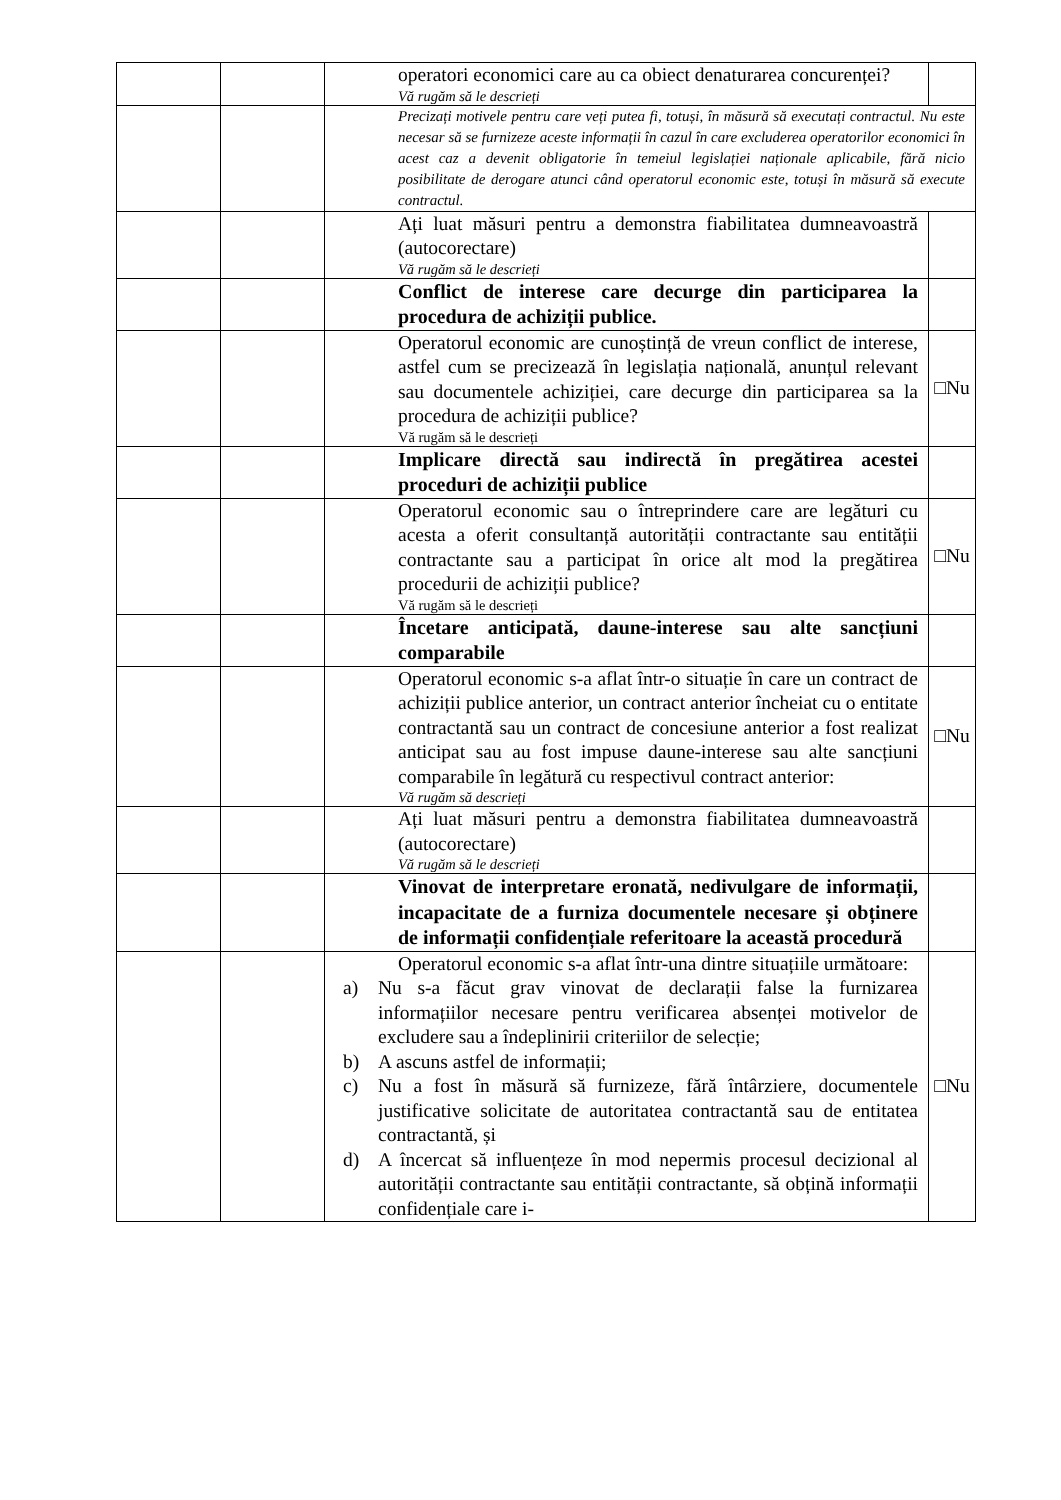| | | operatori economici care au ca obiect denaturarea concurenței? Vă rugăm să le descrieți | |
| | | Precizați motivele pentru care veți putea fi, totuși, în măsură să executați contractul. Nu este necesar să se furnizeze aceste informații în cazul în care excluderea operatorilor economici în acest caz a devenit obligatorie în temeiul legislației naționale aplicabile, fără nicio posibilitate de derogare atunci când operatorul economic este, totuși în măsură să execute contractul. | |
| | | Ați luat măsuri pentru a demonstra fiabilitatea dumneavoastră (autocorectare) Vă rugăm să le descrieți | |
| | | Conflict de interese care decurge din participarea la procedura de achiziții publice. | |
| | | Operatorul economic are cunoștință de vreun conflict de interese, astfel cum se precizează în legislația națională, anunțul relevant sau documentele achiziției, care decurge din participarea sa la procedura de achiziții publice? Vă rugăm să le descrieți | □Nu |
| | | Implicare directă sau indirectă în pregătirea acestei proceduri de achiziții publice | |
| | | Operatorul economic sau o întreprindere care are legături cu acesta a oferit consultanță autorității contractante sau entității contractante sau a participat în orice alt mod la pregătirea procedurii de achiziții publice? Vă rugăm să le descrieți | □Nu |
| | | Încetare anticipată, daune-interese sau alte sancțiuni comparabile | |
| | | Operatorul economic s-a aflat într-o situație în care un contract de achiziții publice anterior, un contract anterior încheiat cu o entitate contractantă sau un contract de concesiune anterior a fost realizat anticipat sau au fost impuse daune-interese sau alte sancțiuni comparabile în legătură cu respectivul contract anterior: Vă rugăm să descrieți | □Nu |
| | | Ați luat măsuri pentru a demonstra fiabilitatea dumneavoastră (autocorectare) Vă rugăm să le descrieți | |
| | | Vinovat de interpretare eronată, nedivulgare de informații, incapacitate de a furniza documentele necesare și obținere de informații confidențiale referitoare la această procedură | |
| | | Operatorul economic s-a aflat într-una dintre situațiile următoare: a) Nu s-a făcut grav vinovat de declarații false la furnizarea informațiilor necesare pentru verificarea absenței motivelor de excludere sau a îndeplinirii criteriilor de selecție; b) A ascuns astfel de informații; c) Nu a fost în măsură să furnizeze, fără întârziere, documentele justificative solicitate de autoritatea contractantă sau de entitatea contractantă, și d) A încercat să influențeze în mod nepermis procesul decizional al autorității contractante sau entității contractante, să obțină informații confidențiale care i- | □Nu |